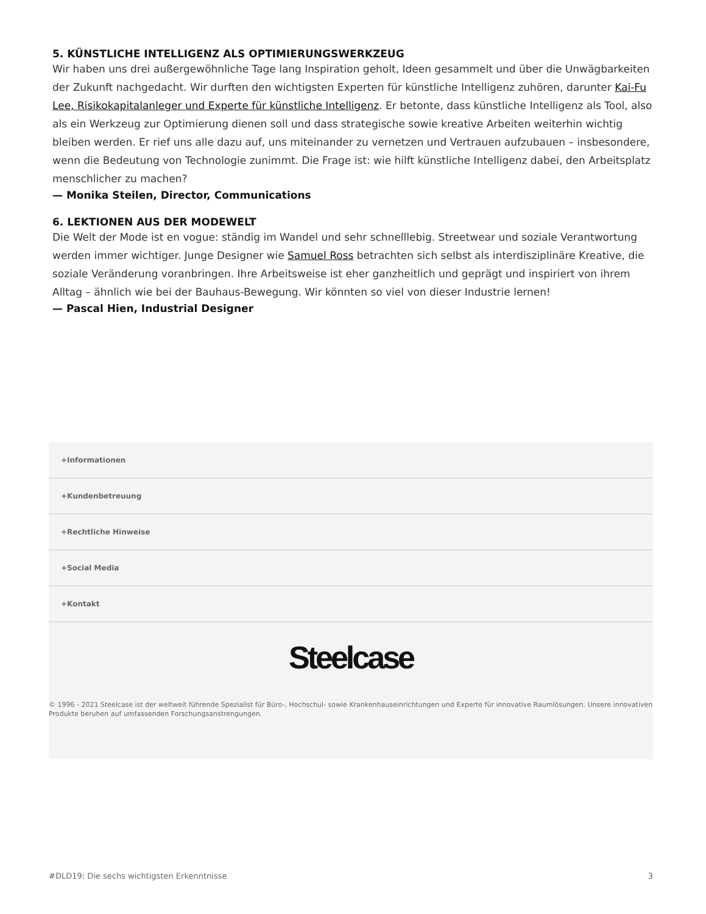5. KÜNSTLICHE INTELLIGENZ ALS OPTIMIERUNGSWERKZEUG
Wir haben uns drei außergewöhnliche Tage lang Inspiration geholt, Ideen gesammelt und über die Unwägbarkeiten der Zukunft nachgedacht. Wir durften den wichtigsten Experten für künstliche Intelligenz zuhören, darunter Kai-Fu Lee, Risikokapitalanleger und Experte für künstliche Intelligenz. Er betonte, dass künstliche Intelligenz als Tool, also als ein Werkzeug zur Optimierung dienen soll und dass strategische sowie kreative Arbeiten weiterhin wichtig bleiben werden. Er rief uns alle dazu auf, uns miteinander zu vernetzen und Vertrauen aufzubauen – insbesondere, wenn die Bedeutung von Technologie zunimmt. Die Frage ist: wie hilft künstliche Intelligenz dabei, den Arbeitsplatz menschlicher zu machen?
— Monika Steilen, Director, Communications
6. LEKTIONEN AUS DER MODEWELT
Die Welt der Mode ist en vogue: ständig im Wandel und sehr schnelllebig. Streetwear und soziale Verantwortung werden immer wichtiger. Junge Designer wie Samuel Ross betrachten sich selbst als interdisziplinäre Kreative, die soziale Veränderung voranbringen. Ihre Arbeitsweise ist eher ganzheitlich und geprägt und inspiriert von ihrem Alltag – ähnlich wie bei der Bauhaus-Bewegung. Wir könnten so viel von dieser Industrie lernen!
— Pascal Hien, Industrial Designer
+Informationen
+Kundenbetreuung
+Rechtliche Hinweise
+Social Media
+Kontakt
Steelcase
© 1996 - 2021 Steelcase ist der weltweit führende Spezialist für Büro-, Hochschul- sowie Krankenhauseinrichtungen und Experte für innovative Raumlösungen. Unsere innovativen Produkte beruhen auf umfassenden Forschungsanstrengungen.
#DLD19: Die sechs wichtigsten Erkenntnisse 3